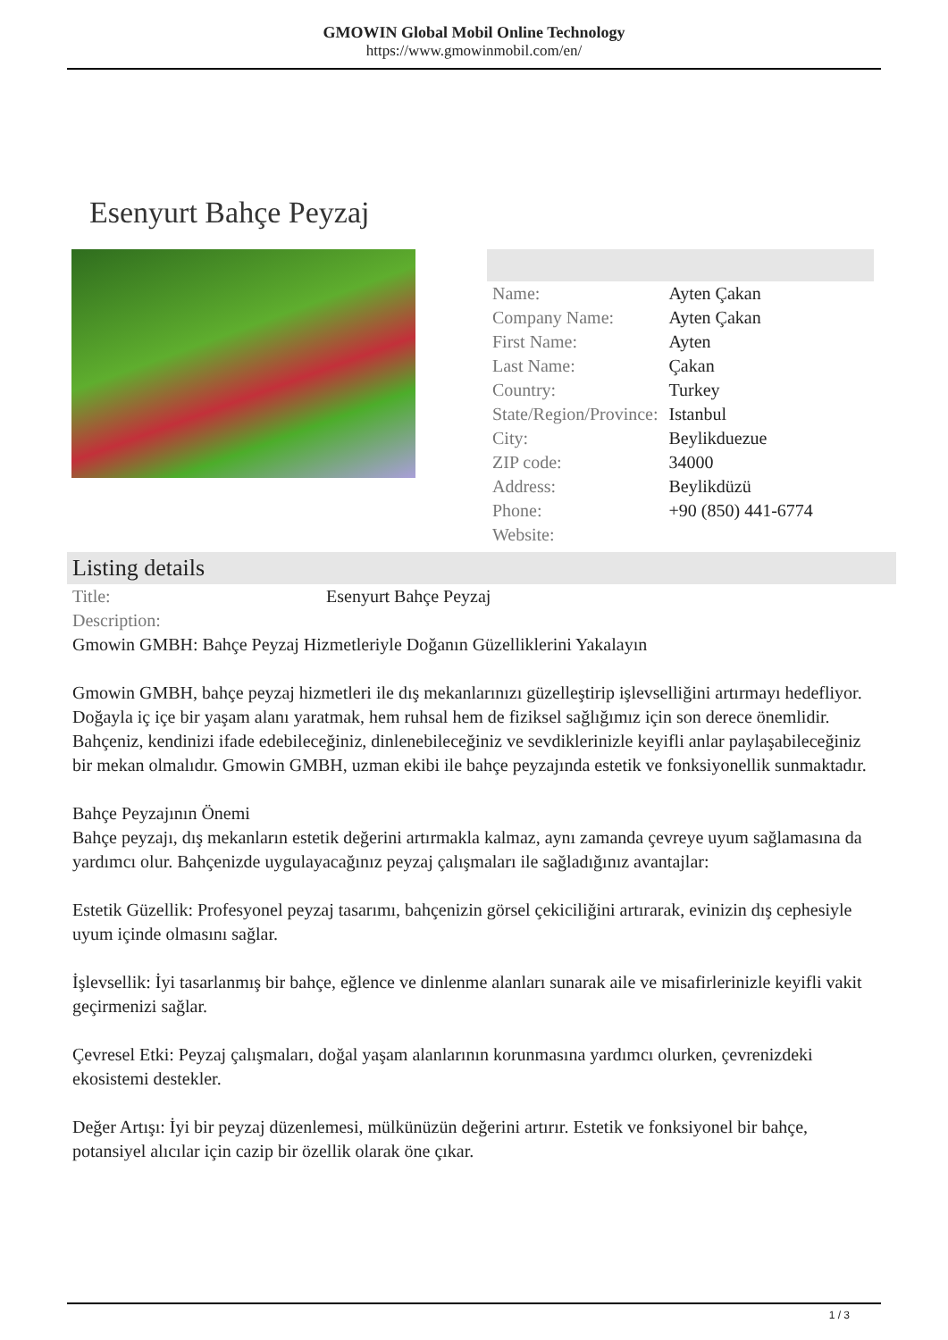GMOWIN Global Mobil Online Technology
https://www.gmowinmobil.com/en/
Esenyurt Bahçe Peyzaj
| Name: | Ayten Çakan |
| Company Name: | Ayten Çakan |
| First Name: | Ayten |
| Last Name: | Çakan |
| Country: | Turkey |
| State/Region/Province: | Istanbul |
| City: | Beylikduezue |
| ZIP code: | 34000 |
| Address: | Beylikdüzü |
| Phone: | +90 (850) 441-6774 |
| Website: | |
Listing details
| Title: | Esenyurt Bahçe Peyzaj |
| Description: | |
Gmowin GMBH: Bahçe Peyzaj Hizmetleriyle Doğanın Güzelliklerini Yakalayın
Gmowin GMBH, bahçe peyzaj hizmetleri ile dış mekanlarınızı güzelleştirip işlevselliğini artırmayı hedefliyor. Doğayla iç içe bir yaşam alanı yaratmak, hem ruhsal hem de fiziksel sağlığımız için son derece önemlidir. Bahçeniz, kendinizi ifade edebileceğiniz, dinlenebileceğiniz ve sevdiklerinizle keyifli anlar paylaşabileceğiniz bir mekan olmalıdır. Gmowin GMBH, uzman ekibi ile bahçe peyzajında estetik ve fonksiyonellik sunmaktadır.
Bahçe Peyzajının Önemi
Bahçe peyzajı, dış mekanların estetik değerini artırmakla kalmaz, aynı zamanda çevreye uyum sağlamasına da yardımcı olur. Bahçenizde uygulayacağınız peyzaj çalışmaları ile sağladığınız avantajlar:
Estetik Güzellik: Profesyonel peyzaj tasarımı, bahçenizin görsel çekiciliğini artırarak, evinizin dış cephesiyle uyum içinde olmasını sağlar.
İşlevsellik: İyi tasarlanmış bir bahçe, eğlence ve dinlenme alanları sunarak aile ve misafirlerinizle keyifli vakit geçirmenizi sağlar.
Çevresel Etki: Peyzaj çalışmaları, doğal yaşam alanlarının korunmasına yardımcı olurken, çevrenizdeki ekosistemi destekler.
Değer Artışı: İyi bir peyzaj düzenlemesi, mülkünüzün değerini artırır. Estetik ve fonksiyonel bir bahçe, potansiyel alıcılar için cazip bir özellik olarak öne çıkar.
1 / 3